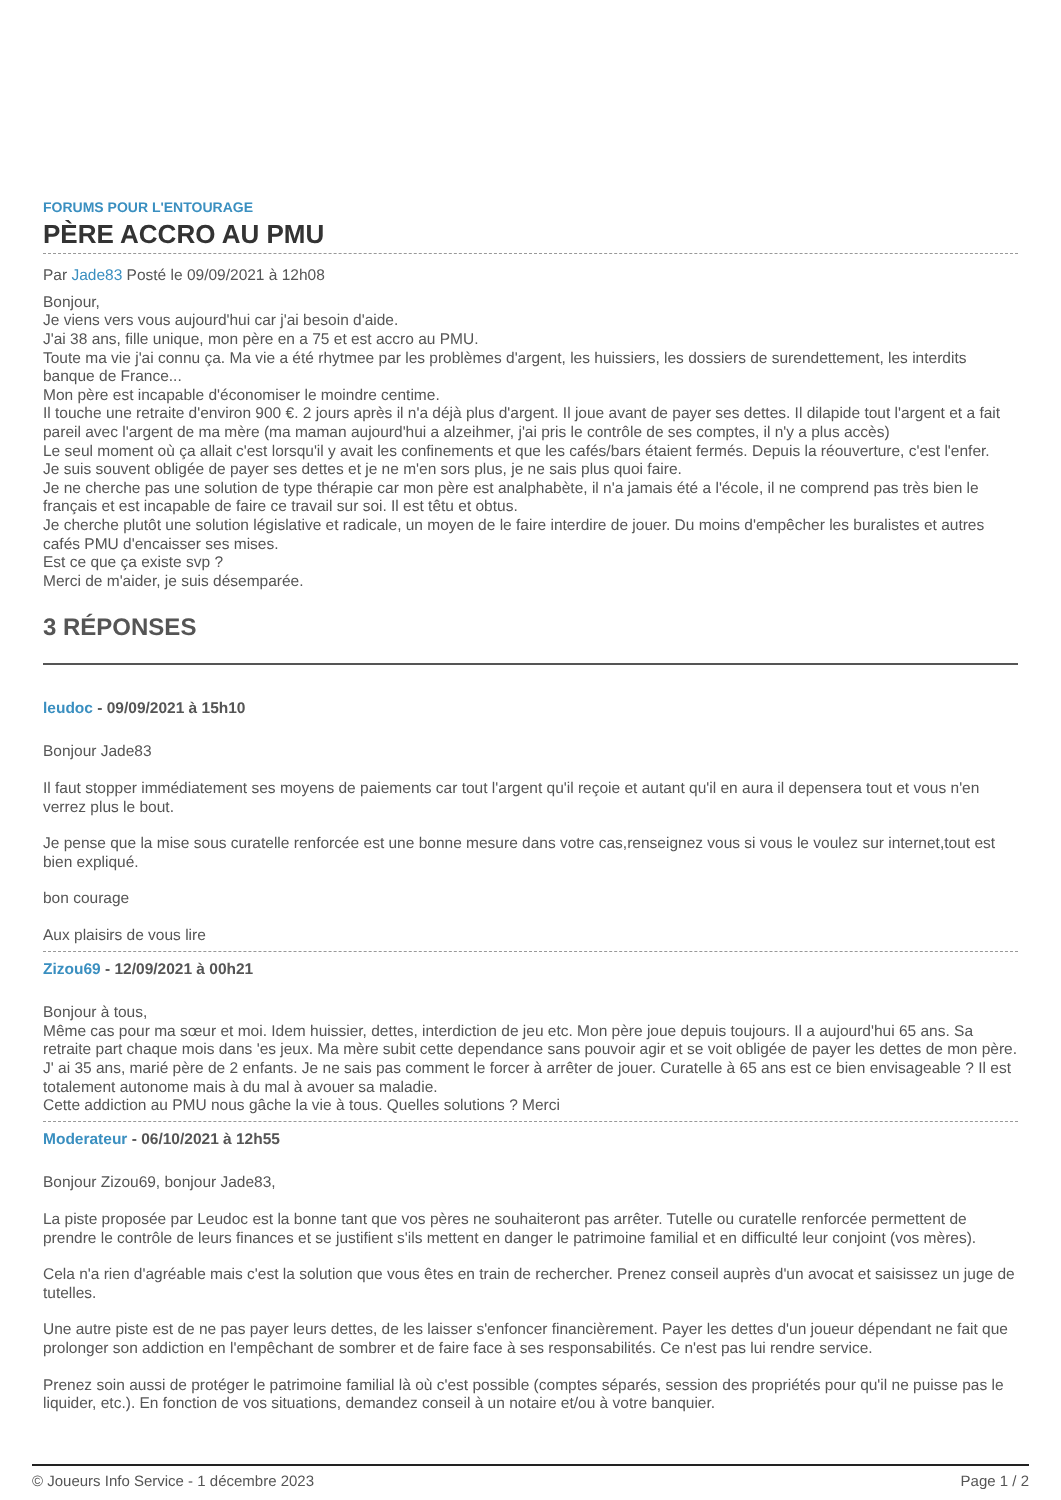FORUMS POUR L'ENTOURAGE
PÈRE ACCRO AU PMU
Par Jade83 Posté le 09/09/2021 à 12h08
Bonjour,
Je viens vers vous aujourd'hui car j'ai besoin d'aide.
J'ai 38 ans, fille unique, mon père en a 75 et est accro au PMU.
Toute ma vie j'ai connu ça. Ma vie a été rhytmee par les problèmes d'argent, les huissiers, les dossiers de surendettement, les interdits banque de France...
Mon père est incapable d'économiser le moindre centime.
Il touche une retraite d'environ 900 €. 2 jours après il n'a déjà plus d'argent. Il joue avant de payer ses dettes. Il dilapide tout l'argent et a fait pareil avec l'argent de ma mère (ma maman aujourd'hui a alzeihmer, j'ai pris le contrôle de ses comptes, il n'y a plus accès)
Le seul moment où ça allait c'est lorsqu'il y avait les confinements et que les cafés/bars étaient fermés. Depuis la réouverture, c'est l'enfer.
Je suis souvent obligée de payer ses dettes et je ne m'en sors plus, je ne sais plus quoi faire.
Je ne cherche pas une solution de type thérapie car mon père est analphabète, il n'a jamais été a l'école, il ne comprend pas très bien le français et est incapable de faire ce travail sur soi. Il est têtu et obtus.
Je cherche plutôt une solution législative et radicale, un moyen de le faire interdire de jouer. Du moins d'empêcher les buralistes et autres cafés PMU d'encaisser ses mises.
Est ce que ça existe svp ?
Merci de m'aider, je suis désemparée.
3 RÉPONSES
leudoc - 09/09/2021 à 15h10
Bonjour Jade83
Il faut stopper immédiatement ses moyens de paiements car tout l'argent qu'il reçoie et autant qu'il en aura il depensera tout et vous n'en verrez plus le bout.
Je pense que la mise sous curatelle renforcée est une bonne mesure dans votre cas,renseignez vous si vous le voulez sur internet,tout est bien expliqué.
bon courage
Aux plaisirs de vous lire
Zizou69 - 12/09/2021 à 00h21
Bonjour à tous,
Même cas pour ma sœur et moi. Idem huissier, dettes, interdiction de jeu etc. Mon père joue depuis toujours. Il a aujourd'hui 65 ans. Sa retraite part chaque mois dans 'es jeux. Ma mère subit cette dependance sans pouvoir agir et se voit obligée de payer les dettes de mon père.
J' ai 35 ans, marié père de 2 enfants. Je ne sais pas comment le forcer à arrêter de jouer. Curatelle à 65 ans est ce bien envisageable ? Il est totalement autonome mais à du mal à avouer sa maladie.
Cette addiction au PMU nous gâche la vie à tous. Quelles solutions ? Merci
Moderateur - 06/10/2021 à 12h55
Bonjour Zizou69, bonjour Jade83,
La piste proposée par Leudoc est la bonne tant que vos pères ne souhaiteront pas arrêter. Tutelle ou curatelle renforcée permettent de prendre le contrôle de leurs finances et se justifient s'ils mettent en danger le patrimoine familial et en difficulté leur conjoint (vos mères).
Cela n'a rien d'agréable mais c'est la solution que vous êtes en train de rechercher. Prenez conseil auprès d'un avocat et saisissez un juge de tutelles.
Une autre piste est de ne pas payer leurs dettes, de les laisser s'enfoncer financièrement. Payer les dettes d'un joueur dépendant ne fait que prolonger son addiction en l'empêchant de sombrer et de faire face à ses responsabilités. Ce n'est pas lui rendre service.
Prenez soin aussi de protéger le patrimoine familial là où c'est possible (comptes séparés, session des propriétés pour qu'il ne puisse pas le liquider, etc.). En fonction de vos situations, demandez conseil à un notaire et/ou à votre banquier.
© Joueurs Info Service - 1 décembre 2023 Page 1 / 2